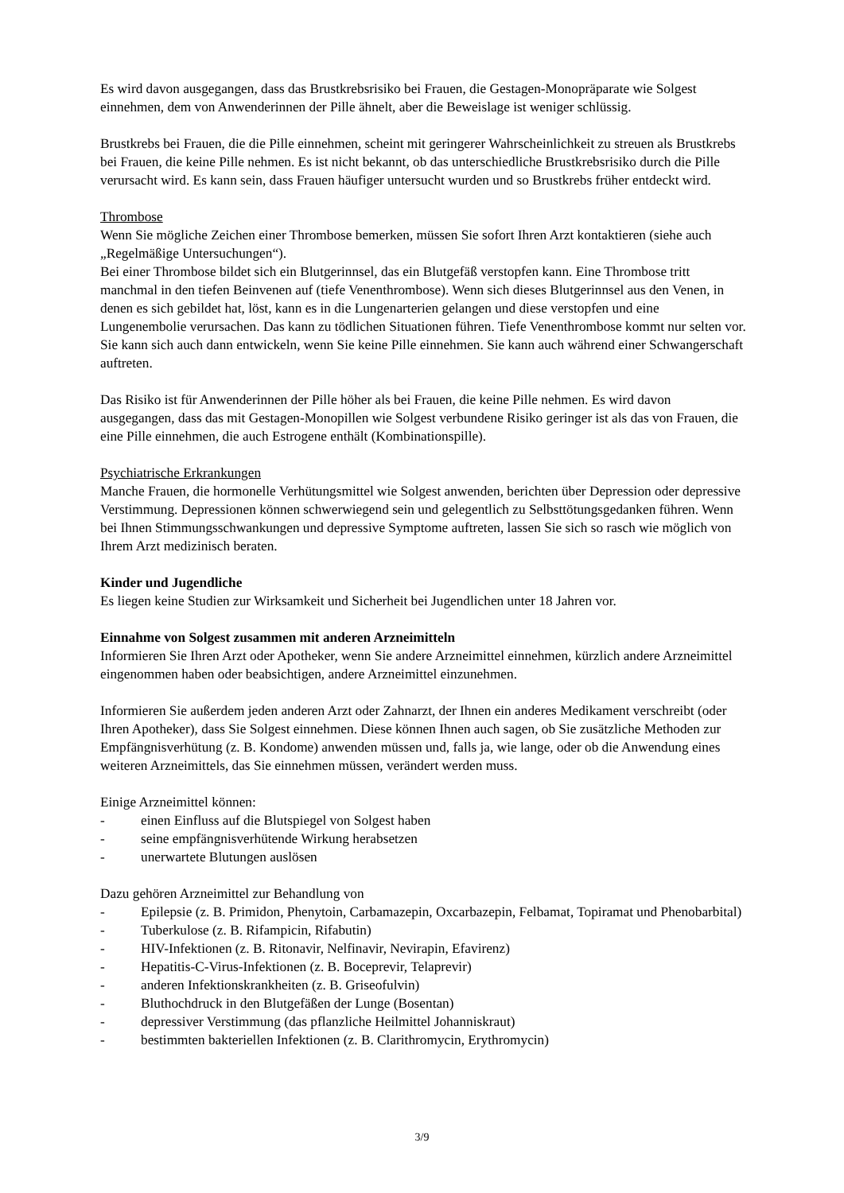Es wird davon ausgegangen, dass das Brustkrebsrisiko bei Frauen, die Gestagen-Monopräparate wie Solgest einnehmen, dem von Anwenderinnen der Pille ähnelt, aber die Beweislage ist weniger schlüssig.
Brustkrebs bei Frauen, die die Pille einnehmen, scheint mit geringerer Wahrscheinlichkeit zu streuen als Brustkrebs bei Frauen, die keine Pille nehmen. Es ist nicht bekannt, ob das unterschiedliche Brustkrebsrisiko durch die Pille verursacht wird. Es kann sein, dass Frauen häufiger untersucht wurden und so Brustkrebs früher entdeckt wird.
Thrombose
Wenn Sie mögliche Zeichen einer Thrombose bemerken, müssen Sie sofort Ihren Arzt kontaktieren (siehe auch „Regelmäßige Untersuchungen“).
Bei einer Thrombose bildet sich ein Blutgerinnsel, das ein Blutgefäß verstopfen kann. Eine Thrombose tritt manchmal in den tiefen Beinvenen auf (tiefe Venenthrombose). Wenn sich dieses Blutgerinnsel aus den Venen, in denen es sich gebildet hat, löst, kann es in die Lungenarterien gelangen und diese verstopfen und eine Lungenembolie verursachen. Das kann zu tödlichen Situationen führen. Tiefe Venenthrombose kommt nur selten vor. Sie kann sich auch dann entwickeln, wenn Sie keine Pille einnehmen. Sie kann auch während einer Schwangerschaft auftreten.
Das Risiko ist für Anwenderinnen der Pille höher als bei Frauen, die keine Pille nehmen. Es wird davon ausgegangen, dass das mit Gestagen-Monopillen wie Solgest verbundene Risiko geringer ist als das von Frauen, die eine Pille einnehmen, die auch Estrogene enthält (Kombinationspille).
Psychiatrische Erkrankungen
Manche Frauen, die hormonelle Verhütungsmittel wie Solgest anwenden, berichten über Depression oder depressive Verstimmung. Depressionen können schwerwiegend sein und gelegentlich zu Selbsttötungsgedanken führen. Wenn bei Ihnen Stimmungsschwankungen und depressive Symptome auftreten, lassen Sie sich so rasch wie möglich von Ihrem Arzt medizinisch beraten.
Kinder und Jugendliche
Es liegen keine Studien zur Wirksamkeit und Sicherheit bei Jugendlichen unter 18 Jahren vor.
Einnahme von Solgest zusammen mit anderen Arzneimitteln
Informieren Sie Ihren Arzt oder Apotheker, wenn Sie andere Arzneimittel einnehmen, kürzlich andere Arzneimittel eingenommen haben oder beabsichtigen, andere Arzneimittel einzunehmen.
Informieren Sie außerdem jeden anderen Arzt oder Zahnarzt, der Ihnen ein anderes Medikament verschreibt (oder Ihren Apotheker), dass Sie Solgest einnehmen. Diese können Ihnen auch sagen, ob Sie zusätzliche Methoden zur Empfängnisverhütung (z. B. Kondome) anwenden müssen und, falls ja, wie lange, oder ob die Anwendung eines weiteren Arzneimittels, das Sie einnehmen müssen, verändert werden muss.
Einige Arzneimittel können:
- einen Einfluss auf die Blutspiegel von Solgest haben
- seine empfängnisverhütende Wirkung herabsetzen
- unerwartete Blutungen auslösen
Dazu gehören Arzneimittel zur Behandlung von
- Epilepsie (z. B. Primidon, Phenytoin, Carbamazepin, Oxcarbazepin, Felbamat, Topiramat und Phenobarbital)
- Tuberkulose (z. B. Rifampicin, Rifabutin)
- HIV-Infektionen (z. B. Ritonavir, Nelfinavir, Nevirapin, Efavirenz)
- Hepatitis-C-Virus-Infektionen (z. B. Boceprevir, Telaprevir)
- anderen Infektionskrankheiten (z. B. Griseofulvin)
- Bluthochdruck in den Blutgefäßen der Lunge (Bosentan)
- depressiver Verstimmung (das pflanzliche Heilmittel Johanniskraut)
- bestimmten bakteriellen Infektionen (z. B. Clarithromycin, Erythromycin)
3/9